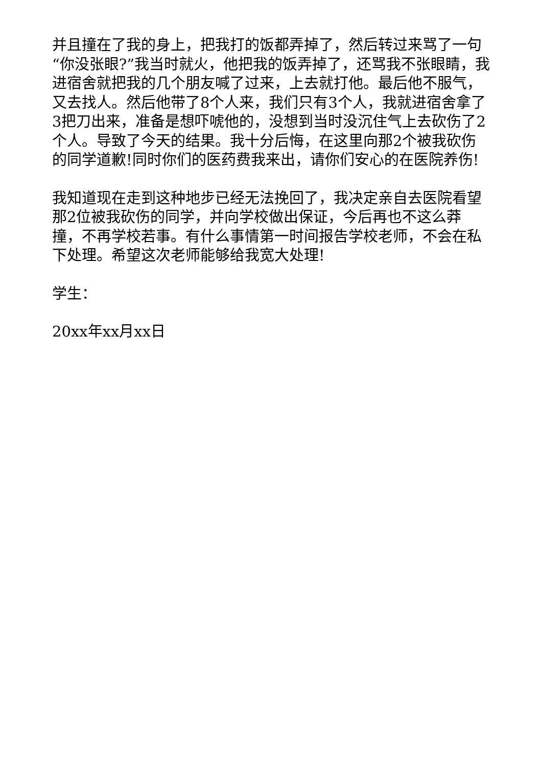并且撞在了我的身上，把我打的饭都弄掉了，然后转过来骂了一句“你没张眼?”我当时就火，他把我的饭弄掉了，还骂我不张眼睛，我进宿舍就把我的几个朋友喊了过来，上去就打他。最后他不服气，又去找人。然后他带了8个人来，我们只有3个人，我就进宿舍拿了3把刀出来，准备是想吓唬他的，没想到当时没沉住气上去砍伤了2个人。导致了今天的结果。我十分后悔，在这里向那2个被我砍伤的同学道歉!同时你们的医药费我来出，请你们安心的在医院养伤!
我知道现在走到这种地步已经无法挽回了，我决定亲自去医院看望那2位被我砍伤的同学，并向学校做出保证，今后再也不这么莽撞，不再学校若事。有什么事情第一时间报告学校老师，不会在私下处理。希望这次老师能够给我宽大处理!
学生：
20xx年xx月xx日